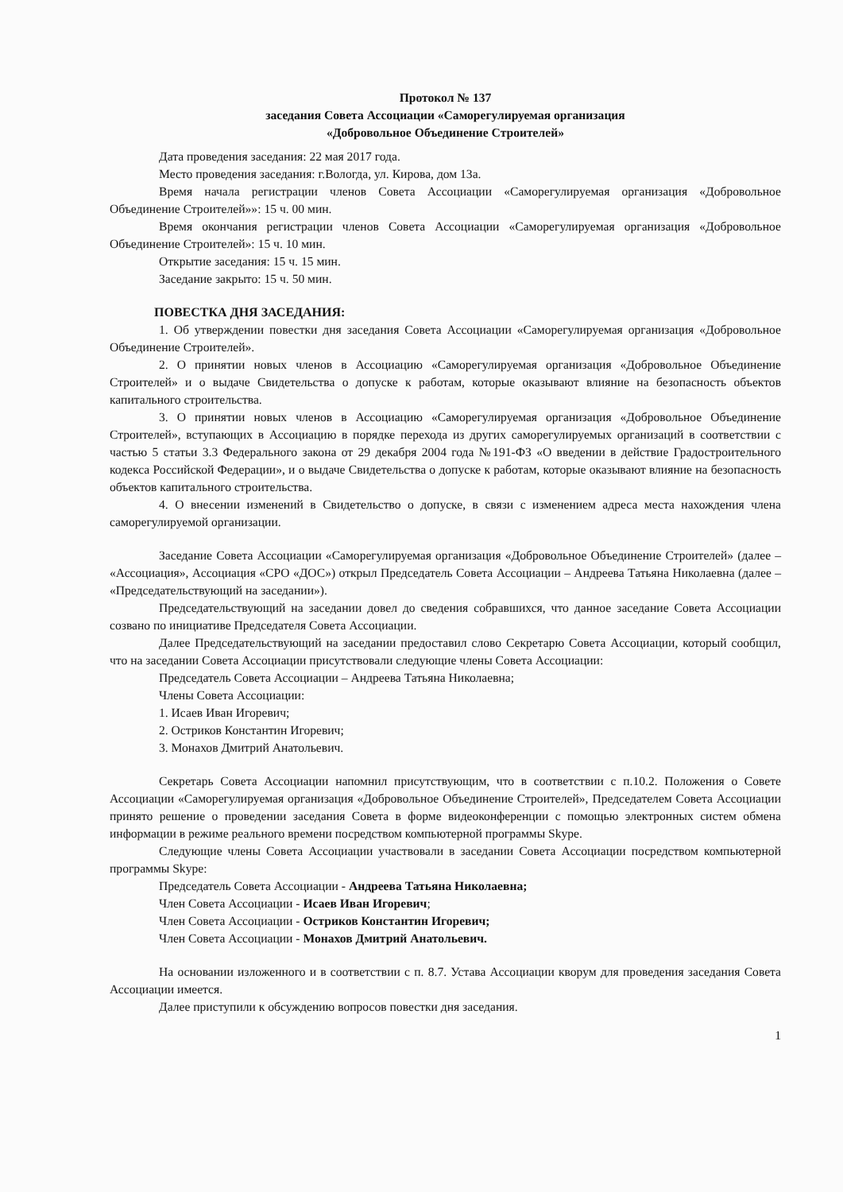Протокол № 137
заседания Совета Ассоциации «Саморегулируемая организация
«Добровольное Объединение Строителей»
Дата проведения заседания: 22 мая 2017 года.
Место проведения заседания: г.Вологда, ул. Кирова, дом 13а.
Время начала регистрации членов Совета Ассоциации «Саморегулируемая организация «Добровольное Объединение Строителей»»: 15 ч. 00 мин.
Время окончания регистрации членов Совета Ассоциации «Саморегулируемая организация «Добровольное Объединение Строителей»: 15 ч. 10 мин.
Открытие заседания: 15 ч. 15 мин.
Заседание закрыто: 15 ч. 50 мин.
ПОВЕСТКА ДНЯ ЗАСЕДАНИЯ:
1. Об утверждении повестки дня заседания Совета Ассоциации «Саморегулируемая организация «Добровольное Объединение Строителей».
2. О принятии новых членов в Ассоциацию «Саморегулируемая организация «Добровольное Объединение Строителей» и о выдаче Свидетельства о допуске к работам, которые оказывают влияние на безопасность объектов капитального строительства.
3. О принятии новых членов в Ассоциацию «Саморегулируемая организация «Добровольное Объединение Строителей», вступающих в Ассоциацию в порядке перехода из других саморегулируемых организаций в соответствии с частью 5 статьи 3.3 Федерального закона от 29 декабря 2004 года №191-ФЗ «О введении в действие Градостроительного кодекса Российской Федерации», и о выдаче Свидетельства о допуске к работам, которые оказывают влияние на безопасность объектов капитального строительства.
4. О внесении изменений в Свидетельство о допуске, в связи с изменением адреса места нахождения члена саморегулируемой организации.
Заседание Совета Ассоциации «Саморегулируемая организация «Добровольное Объединение Строителей» (далее – «Ассоциация», Ассоциация «СРО «ДОС») открыл Председатель Совета Ассоциации – Андреева Татьяна Николаевна (далее – «Председательствующий на заседании»).
Председательствующий на заседании довел до сведения собравшихся, что данное заседание Совета Ассоциации созвано по инициативе Председателя Совета Ассоциации.
Далее Председательствующий на заседании предоставил слово Секретарю Совета Ассоциации, который сообщил, что на заседании Совета Ассоциации присутствовали следующие члены Совета Ассоциации:
Председатель Совета Ассоциации – Андреева Татьяна Николаевна;
Члены Совета Ассоциации:
1. Исаев Иван Игоревич;
2. Остриков Константин Игоревич;
3. Монахов Дмитрий Анатольевич.
Секретарь Совета Ассоциации напомнил присутствующим, что в соответствии с п.10.2. Положения о Совете Ассоциации «Саморегулируемая организация «Добровольное Объединение Строителей», Председателем Совета Ассоциации принято решение о проведении заседания Совета в форме видеоконференции с помощью электронных систем обмена информации в режиме реального времени посредством компьютерной программы Skype.
Следующие члены Совета Ассоциации участвовали в заседании Совета Ассоциации посредством компьютерной программы Skype:
Председатель Совета Ассоциации - Андреева Татьяна Николаевна;
Член Совета Ассоциации - Исаев Иван Игоревич;
Член Совета Ассоциации - Остриков Константин Игоревич;
Член Совета Ассоциации - Монахов Дмитрий Анатольевич.
На основании изложенного и в соответствии с п. 8.7. Устава Ассоциации кворум для проведения заседания Совета Ассоциации имеется.
Далее приступили к обсуждению вопросов повестки дня заседания.
1